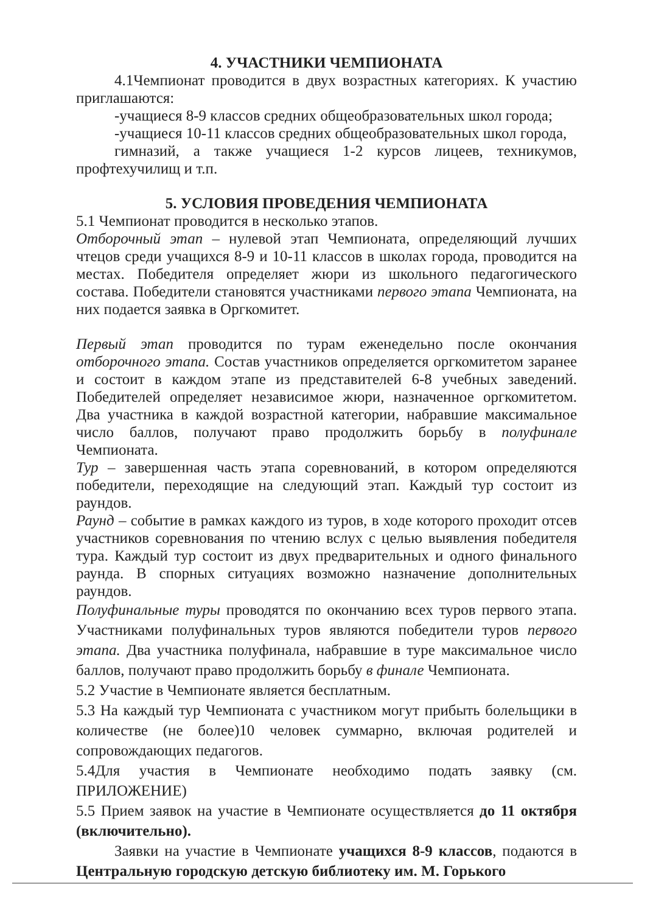4. УЧАСТНИКИ ЧЕМПИОНАТА
4.1Чемпионат проводится в двух возрастных категориях. К участию приглашаются:
-учащиеся 8-9 классов средних общеобразовательных школ города;
-учащиеся 10-11 классов средних общеобразовательных школ города,
гимназий, а также учащиеся 1-2 курсов лицеев, техникумов, профтехучилищ и т.п.
5. УСЛОВИЯ ПРОВЕДЕНИЯ ЧЕМПИОНАТА
5.1 Чемпионат проводится в несколько этапов.
Отборочный этап – нулевой этап Чемпионата, определяющий лучших чтецов среди учащихся 8-9 и 10-11 классов в школах города, проводится на местах. Победителя определяет жюри из школьного педагогического состава. Победители становятся участниками первого этапа Чемпионата, на них подается заявка в Оргкомитет.
Первый этап проводится по турам еженедельно после окончания отборочного этапа. Состав участников определяется оргкомитетом заранее и состоит в каждом этапе из представителей 6-8 учебных заведений. Победителей определяет независимое жюри, назначенное оргкомитетом. Два участника в каждой возрастной категории, набравшие максимальное число баллов, получают право продолжить борьбу в полуфинале Чемпионата.
Тур – завершенная часть этапа соревнований, в котором определяются победители, переходящие на следующий этап. Каждый тур состоит из раундов.
Раунд – событие в рамках каждого из туров, в ходе которого проходит отсев участников соревнования по чтению вслух с целью выявления победителя тура. Каждый тур состоит из двух предварительных и одного финального раунда. В спорных ситуациях возможно назначение дополнительных раундов.
Полуфинальные туры проводятся по окончанию всех туров первого этапа. Участниками полуфинальных туров являются победители туров первого этапа. Два участника полуфинала, набравшие в туре максимальное число баллов, получают право продолжить борьбу в финале Чемпионата.
5.2 Участие в Чемпионате является бесплатным.
5.3 На каждый тур Чемпионата с участником могут прибыть болельщики в количестве (не более)10 человек суммарно, включая родителей и сопровождающих педагогов.
5.4Для участия в Чемпионате необходимо подать заявку (см. ПРИЛОЖЕНИЕ)
5.5 Прием заявок на участие в Чемпионате осуществляется до 11 октября (включительно).
Заявки на участие в Чемпионате учащихся 8-9 классов, подаются в Центральную городскую детскую библиотеку им. М. Горького